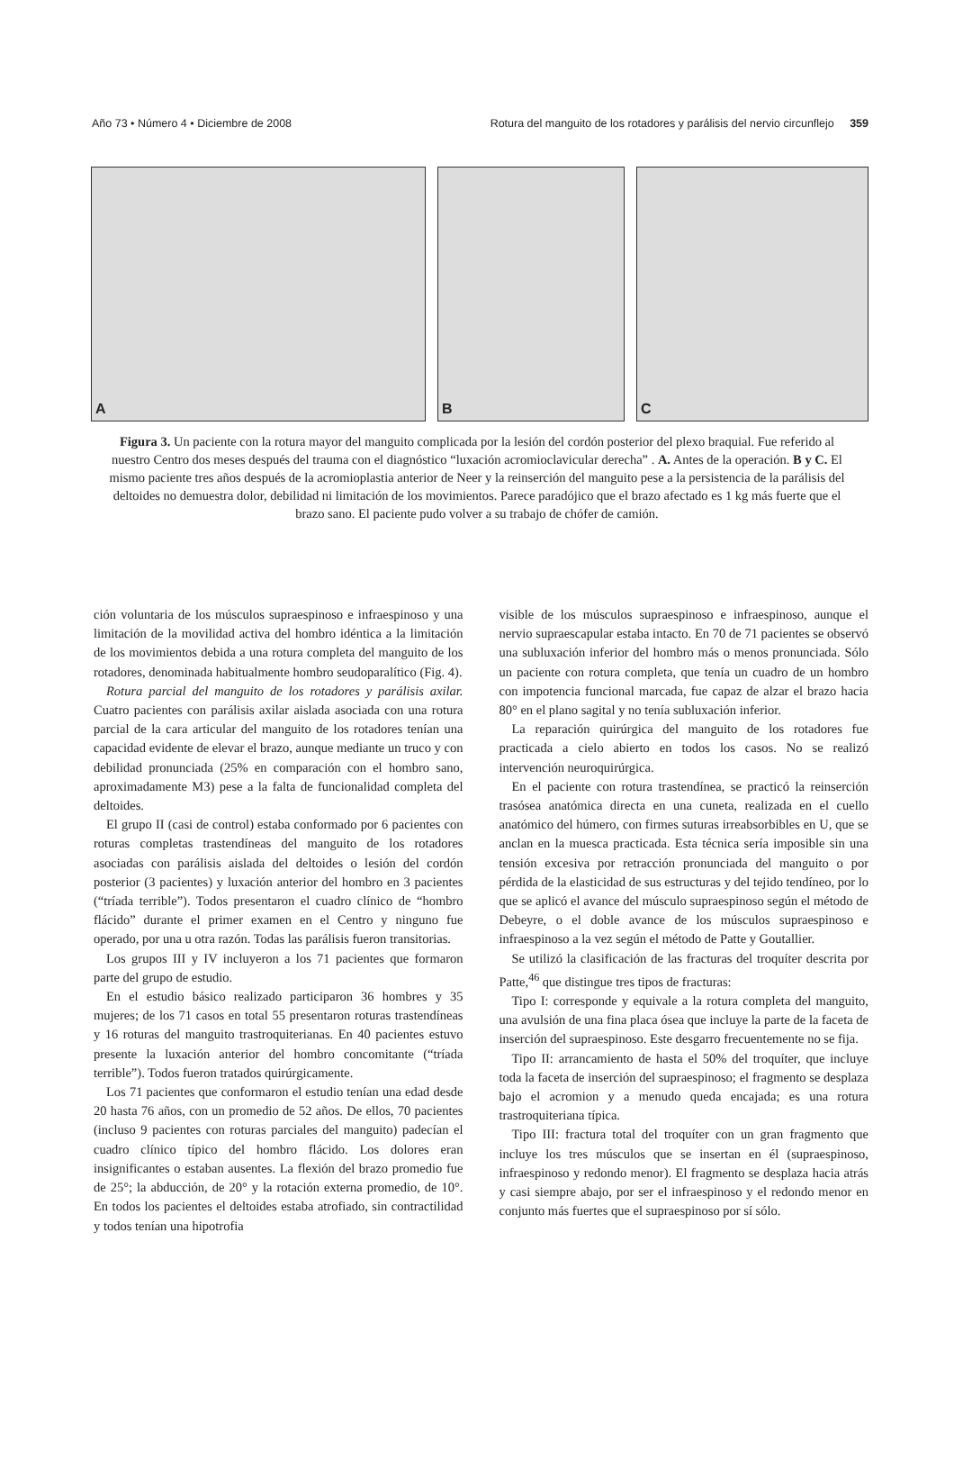Año 73 • Número 4 • Diciembre de 2008 Rotura del manguito de los rotadores y parálisis del nervio circunflejo 359
A
B
C
Figura 3. Un paciente con la rotura mayor del manguito complicada por la lesión del cordón posterior del plexo braquial. Fue referido al nuestro Centro dos meses después del trauma con el diagnóstico “luxación acromioclavicular derecha” . A. Antes de la operación. B y C. El mismo paciente tres años después de la acromioplastia anterior de Neer y la reinserción del manguito pese a la persistencia de la parálisis del deltoides no demuestra dolor, debilidad ni limitación de los movimientos. Parece paradójico que el brazo afectado es 1 kg más fuerte que el brazo sano. El paciente pudo volver a su trabajo de chófer de camión.
ción voluntaria de los músculos supraespinoso e infraespinoso y una limitación de la movilidad activa del hombro idéntica a la limitación de los movimientos debida a una rotura completa del manguito de los rotadores, denominada habitualmente hombro seudoparalítico (Fig. 4).
Rotura parcial del manguito de los rotadores y parálisis axilar. Cuatro pacientes con parálisis axilar aislada asociada con una rotura parcial de la cara articular del manguito de los rotadores tenían una capacidad evidente de elevar el brazo, aunque mediante un truco y con debilidad pronunciada (25% en comparación con el hombro sano, aproximadamente M3) pese a la falta de funcionalidad completa del deltoides.
El grupo II (casi de control) estaba conformado por 6 pacientes con roturas completas trastendíneas del manguito de los rotadores asociadas con parálisis aislada del deltoides o lesión del cordón posterior (3 pacientes) y luxación anterior del hombro en 3 pacientes (“tríada terrible”). Todos presentaron el cuadro clínico de “hombro flácido” durante el primer examen en el Centro y ninguno fue operado, por una u otra razón. Todas las parálisis fueron transitorias.
Los grupos III y IV incluyeron a los 71 pacientes que formaron parte del grupo de estudio.
En el estudio básico realizado participaron 36 hombres y 35 mujeres; de los 71 casos en total 55 presentaron roturas trastendíneas y 16 roturas del manguito trastroquiterianas. En 40 pacientes estuvo presente la luxación anterior del hombro concomitante (“tríada terrible”). Todos fueron tratados quirúrgicamente.
Los 71 pacientes que conformaron el estudio tenían una edad desde 20 hasta 76 años, con un promedio de 52 años. De ellos, 70 pacientes (incluso 9 pacientes con roturas parciales del manguito) padecían el cuadro clínico típico del hombro flácido. Los dolores eran insignificantes o estaban ausentes. La flexión del brazo promedio fue de 25°; la abducción, de 20° y la rotación externa promedio, de 10°. En todos los pacientes el deltoides estaba atrofiado, sin contractilidad y todos tenían una hipotrofia
visible de los músculos supraespinoso e infraespinoso, aunque el nervio supraescapular estaba intacto. En 70 de 71 pacientes se observó una subluxación inferior del hombro más o menos pronunciada. Sólo un paciente con rotura completa, que tenía un cuadro de un hombro con impotencia funcional marcada, fue capaz de alzar el brazo hacia 80° en el plano sagital y no tenía subluxación inferior.
La reparación quirúrgica del manguito de los rotadores fue practicada a cielo abierto en todos los casos. No se realizó intervención neuroquirúrgica.
En el paciente con rotura trastendínea, se practicó la reinserción trasósea anatómica directa en una cuneta, realizada en el cuello anatómico del húmero, con firmes suturas irreabsorbibles en U, que se anclan en la muesca practicada. Esta técnica sería imposible sin una tensión excesiva por retracción pronunciada del manguito o por pérdida de la elasticidad de sus estructuras y del tejido tendíneo, por lo que se aplicó el avance del músculo supraespinoso según el método de Debeyre, o el doble avance de los músculos supraespinoso e infraespinoso a la vez según el método de Patte y Goutallier.
Se utilizó la clasificación de las fracturas del troquíter descrita por Patte,<sup>46</sup> que distingue tres tipos de fracturas:
Tipo I: corresponde y equivale a la rotura completa del manguito, una avulsión de una fina placa ósea que incluye la parte de la faceta de inserción del supraespinoso. Este desgarro frecuentemente no se fija.
Tipo II: arrancamiento de hasta el 50% del troquíter, que incluye toda la faceta de inserción del supraespinoso; el fragmento se desplaza bajo el acromion y a menudo queda encajada; es una rotura trastroquiteriana típica.
Tipo III: fractura total del troquíter con un gran fragmento que incluye los tres músculos que se insertan en él (supraespinoso, infraespinoso y redondo menor). El fragmento se desplaza hacia atrás y casi siempre abajo, por ser el infraespinoso y el redondo menor en conjunto más fuertes que el supraespinoso por sí sólo.